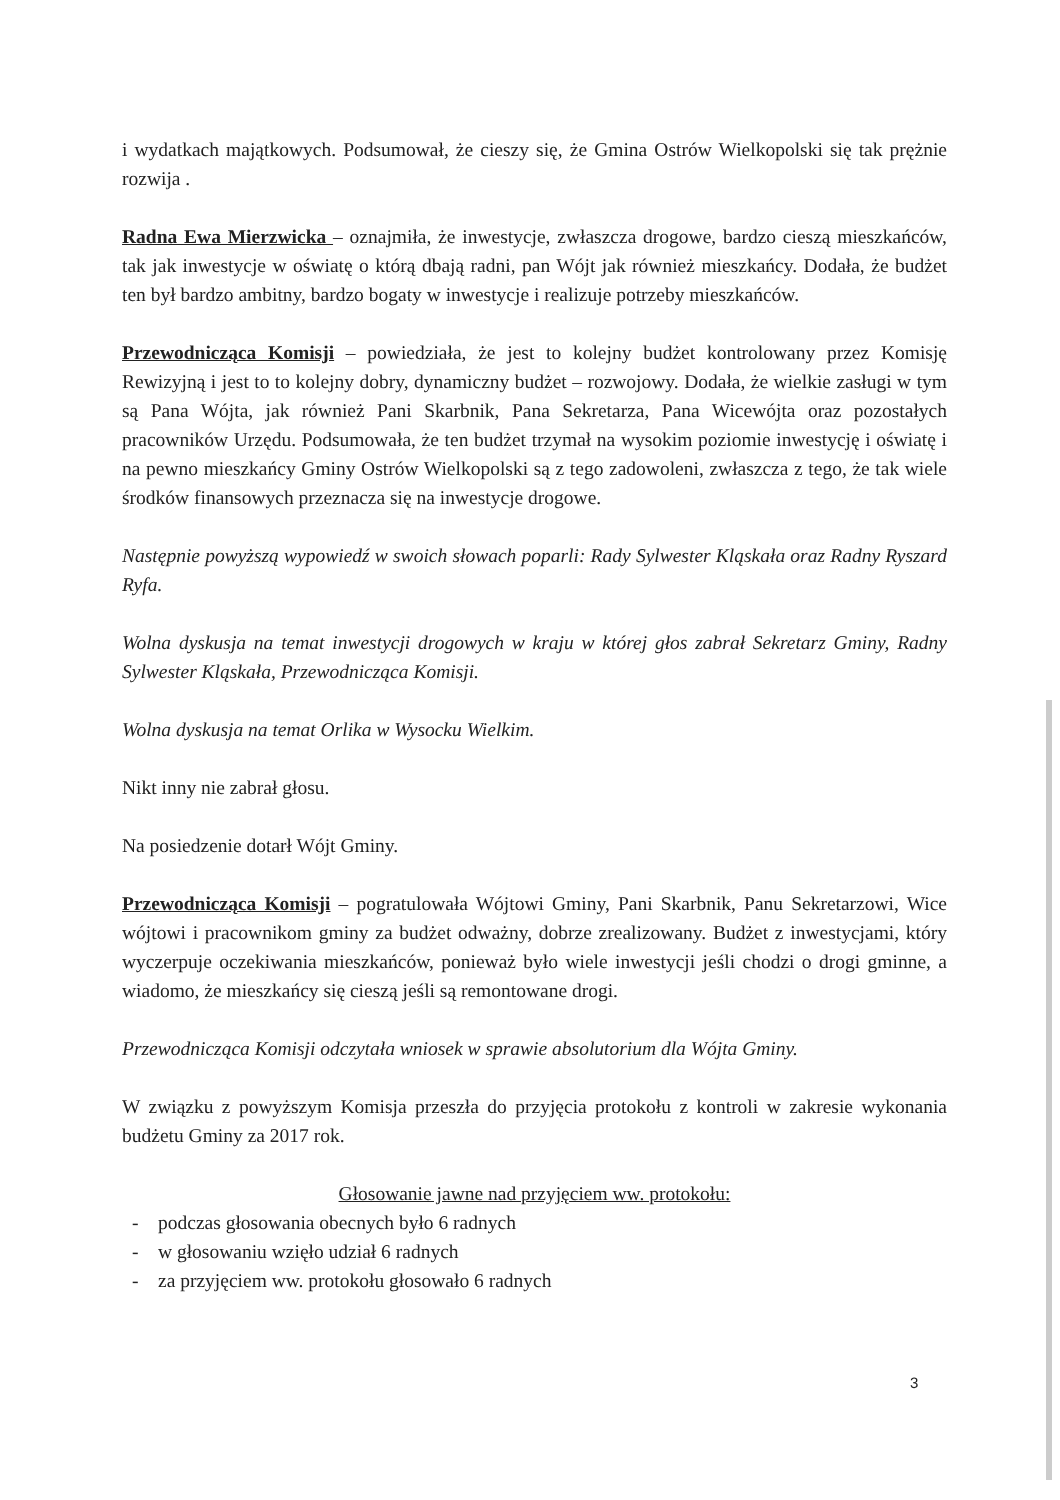i wydatkach majątkowych. Podsumował, że cieszy się, że Gmina Ostrów Wielkopolski się tak prężnie rozwija .
Radna Ewa Mierzwicka – oznajmiła, że inwestycje, zwłaszcza drogowe, bardzo cieszą mieszkańców, tak jak inwestycje w oświatę o którą dbają radni, pan Wójt jak również mieszkańcy. Dodała, że budżet ten był bardzo ambitny, bardzo bogaty w inwestycje i realizuje potrzeby mieszkańców.
Przewodnicząca Komisji – powiedziała, że jest to kolejny budżet kontrolowany przez Komisję Rewizyjną i jest to to kolejny dobry, dynamiczny budżet – rozwojowy. Dodała, że wielkie zasługi w tym są Pana Wójta, jak również Pani Skarbnik, Pana Sekretarza, Pana Wicewójta oraz pozostałych pracowników Urzędu. Podsumowała, że ten budżet trzymał na wysokim poziomie inwestycję i oświatę i na pewno mieszkańcy Gminy Ostrów Wielkopolski są z tego zadowoleni, zwłaszcza z tego, że tak wiele środków finansowych przeznacza się na inwestycje drogowe.
Następnie powyższą wypowiedź w swoich słowach poparli: Rady Sylwester Kląskała oraz Radny Ryszard Ryfa.
Wolna dyskusja na temat inwestycji drogowych w kraju w której głos zabrał Sekretarz Gminy, Radny Sylwester Kląskała, Przewodnicząca Komisji.
Wolna dyskusja na temat Orlika w Wysocku Wielkim.
Nikt inny nie zabrał głosu.
Na posiedzenie dotarł Wójt Gminy.
Przewodnicząca Komisji – pogratulowała Wójtowi Gminy, Pani Skarbnik, Panu Sekretarzowi, Wice wójtowi i pracownikom gminy za budżet odważny, dobrze zrealizowany. Budżet z inwestycjami, który wyczerpuje oczekiwania mieszkańców, ponieważ było wiele inwestycji jeśli chodzi o drogi gminne, a wiadomo, że mieszkańcy się cieszą jeśli są remontowane drogi.
Przewodnicząca Komisji odczytała wniosek w sprawie absolutorium dla Wójta Gminy.
W związku z powyższym Komisja przeszła do przyjęcia protokołu z kontroli w zakresie wykonania budżetu Gminy za 2017 rok.
Głosowanie jawne nad przyjęciem ww. protokołu:
- podczas głosowania obecnych było 6 radnych
- w głosowaniu wzięło udział 6 radnych
- za przyjęciem ww. protokołu głosowało 6 radnych
3